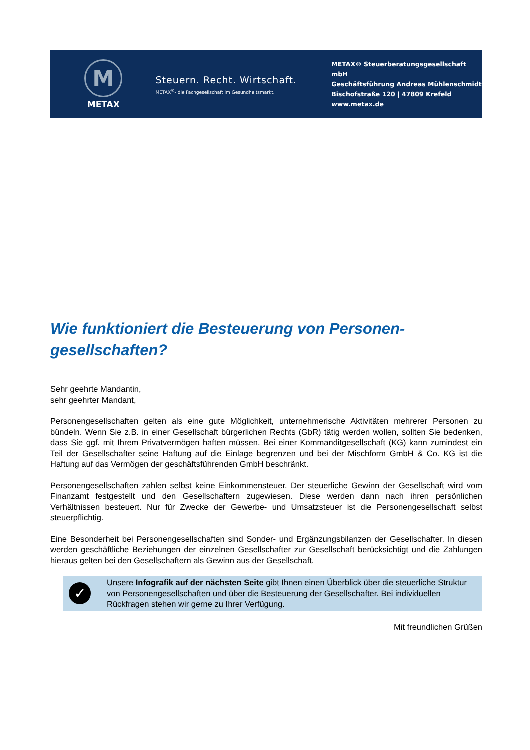M
METAX
Steuern. Recht. Wirtschaft.
METAX<sup>®</sup>- die Fachgesellschaft im Gesundheitsmarkt.
METAX® Steuerberatungsgesellschaft mbH
Geschäftsführung Andreas Mühlenschmidt
Bischofstraße 120 | 47809 Krefeld
www.metax.de
Wie funktioniert die Besteuerung von Personen-
gesellschaften?
Sehr geehrte Mandantin,
sehr geehrter Mandant,
Personengesellschaften gelten als eine gute Möglichkeit, unternehmerische Aktivitäten mehrerer Personen zu bündeln. Wenn Sie z.B. in einer Gesellschaft bürgerlichen Rechts (GbR) tätig werden wollen, sollten Sie bedenken, dass Sie ggf. mit Ihrem Privatvermögen haften müssen. Bei einer Kommanditgesellschaft (KG) kann zumindest ein Teil der Gesellschafter seine Haftung auf die Einlage begrenzen und bei der Mischform GmbH & Co. KG ist die Haftung auf das Vermögen der geschäftsführenden GmbH beschränkt.
Personengesellschaften zahlen selbst keine Einkommensteuer. Der steuerliche Gewinn der Gesellschaft wird vom Finanzamt festgestellt und den Gesellschaftern zugewiesen. Diese werden dann nach ihren persönlichen Verhältnissen besteuert. Nur für Zwecke der Gewerbe- und Umsatzsteuer ist die Personengesellschaft selbst steuerpflichtig.
Eine Besonderheit bei Personengesellschaften sind Sonder- und Ergänzungsbilanzen der Gesellschafter. In diesen werden geschäftliche Beziehungen der einzelnen Gesellschafter zur Gesellschaft berücksichtigt und die Zahlungen hieraus gelten bei den Gesellschaftern als Gewinn aus der Gesellschaft.
✓
Unsere Infografik auf der nächsten Seite gibt Ihnen einen Überblick über die steuerliche Struktur von Personengesellschaften und über die Besteuerung der Gesellschafter. Bei individuellen Rückfragen stehen wir gerne zu Ihrer Verfügung.
Mit freundlichen Grüßen